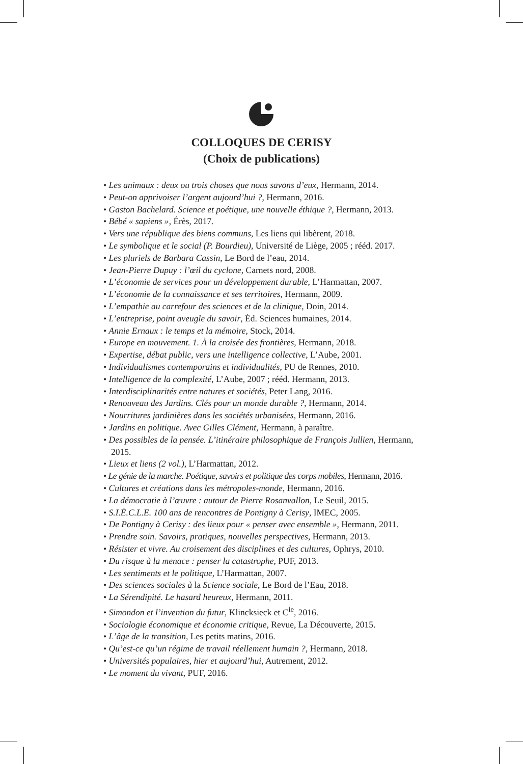COLLOQUES DE CERISY
(Choix de publications)
• Les animaux : deux ou trois choses que nous savons d’eux, Hermann, 2014.
• Peut-on apprivoiser l’argent aujourd’hui ?, Hermann, 2016.
• Gaston Bachelard. Science et poétique, une nouvelle éthique ?, Hermann, 2013.
• Bébé « sapiens », Érès, 2017.
• Vers une république des biens communs, Les liens qui libèrent, 2018.
• Le symbolique et le social (P. Bourdieu), Université de Liège, 2005 ; rééd. 2017.
• Les pluriels de Barbara Cassin, Le Bord de l’eau, 2014.
• Jean-Pierre Dupuy : l’œil du cyclone, Carnets nord, 2008.
• L’économie de services pour un développement durable, L’Harmattan, 2007.
• L’économie de la connaissance et ses territoires, Hermann, 2009.
• L’empathie au carrefour des sciences et de la clinique, Doin, 2014.
• L’entreprise, point aveugle du savoir, Éd. Sciences humaines, 2014.
• Annie Ernaux : le temps et la mémoire, Stock, 2014.
• Europe en mouvement. 1. À la croisée des frontières, Hermann, 2018.
• Expertise, débat public, vers une intelligence collective, L’Aube, 2001.
• Individualismes contemporains et individualités, PU de Rennes, 2010.
• Intelligence de la complexité, L’Aube, 2007 ; rééd. Hermann, 2013.
• Interdisciplinarités entre natures et sociétés, Peter Lang, 2016.
• Renouveau des Jardins. Clés pour un monde durable ?, Hermann, 2014.
• Nourritures jardinières dans les sociétés urbanisées, Hermann, 2016.
• Jardins en politique. Avec Gilles Clément, Hermann, à paraître.
• Des possibles de la pensée. L’itinéraire philosophique de François Jullien, Hermann, 2015.
• Lieux et liens (2 vol.), L’Harmattan, 2012.
• Le génie de la marche. Poétique, savoirs et politique des corps mobiles, Hermann, 2016.
• Cultures et créations dans les métropoles-monde, Hermann, 2016.
• La démocratie à l’œuvre : autour de Pierre Rosanvallon, Le Seuil, 2015.
• S.I.È.C.L.E. 100 ans de rencontres de Pontigny à Cerisy, IMEC, 2005.
• De Pontigny à Cerisy : des lieux pour « penser avec ensemble », Hermann, 2011.
• Prendre soin. Savoirs, pratiques, nouvelles perspectives, Hermann, 2013.
• Résister et vivre. Au croisement des disciplines et des cultures, Ophrys, 2010.
• Du risque à la menace : penser la catastrophe, PUF, 2013.
• Les sentiments et le politique, L’Harmattan, 2007.
• Des sciences sociales à la Science sociale, Le Bord de l’Eau, 2018.
• La Sérendipité. Le hasard heureux, Hermann, 2011.
• Simondon et l’invention du futur, Klincksieck et C<sup>ie</sup>, 2016.
• Sociologie économique et économie critique, Revue, La Découverte, 2015.
• L’âge de la transition, Les petits matins, 2016.
• Qu’est-ce qu’un régime de travail réellement humain ?, Hermann, 2018.
• Universités populaires, hier et aujourd’hui, Autrement, 2012.
• Le moment du vivant, PUF, 2016.